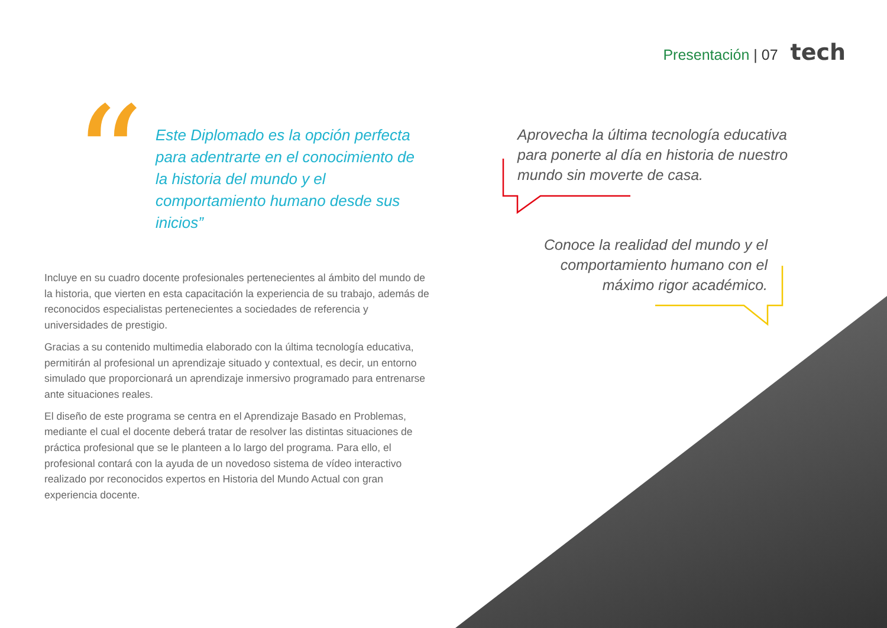Presentación | 07 tech
“
Este Diplomado es la opción perfecta para adentrarte en el conocimiento de la historia del mundo y el comportamiento humano desde sus inicios”
Incluye en su cuadro docente profesionales pertenecientes al ámbito del mundo de la historia, que vierten en esta capacitación la experiencia de su trabajo, además de reconocidos especialistas pertenecientes a sociedades de referencia y universidades de prestigio.
Gracias a su contenido multimedia elaborado con la última tecnología educativa, permitirán al profesional un aprendizaje situado y contextual, es decir, un entorno simulado que proporcionará un aprendizaje inmersivo programado para entrenarse ante situaciones reales.
El diseño de este programa se centra en el Aprendizaje Basado en Problemas, mediante el cual el docente deberá tratar de resolver las distintas situaciones de práctica profesional que se le planteen a lo largo del programa. Para ello, el profesional contará con la ayuda de un novedoso sistema de vídeo interactivo realizado por reconocidos expertos en Historia del Mundo Actual con gran experiencia docente.
Aprovecha la última tecnología educativa para ponerte al día en historia de nuestro mundo sin moverte de casa.
Conoce la realidad del mundo y el comportamiento humano con el máximo rigor académico.